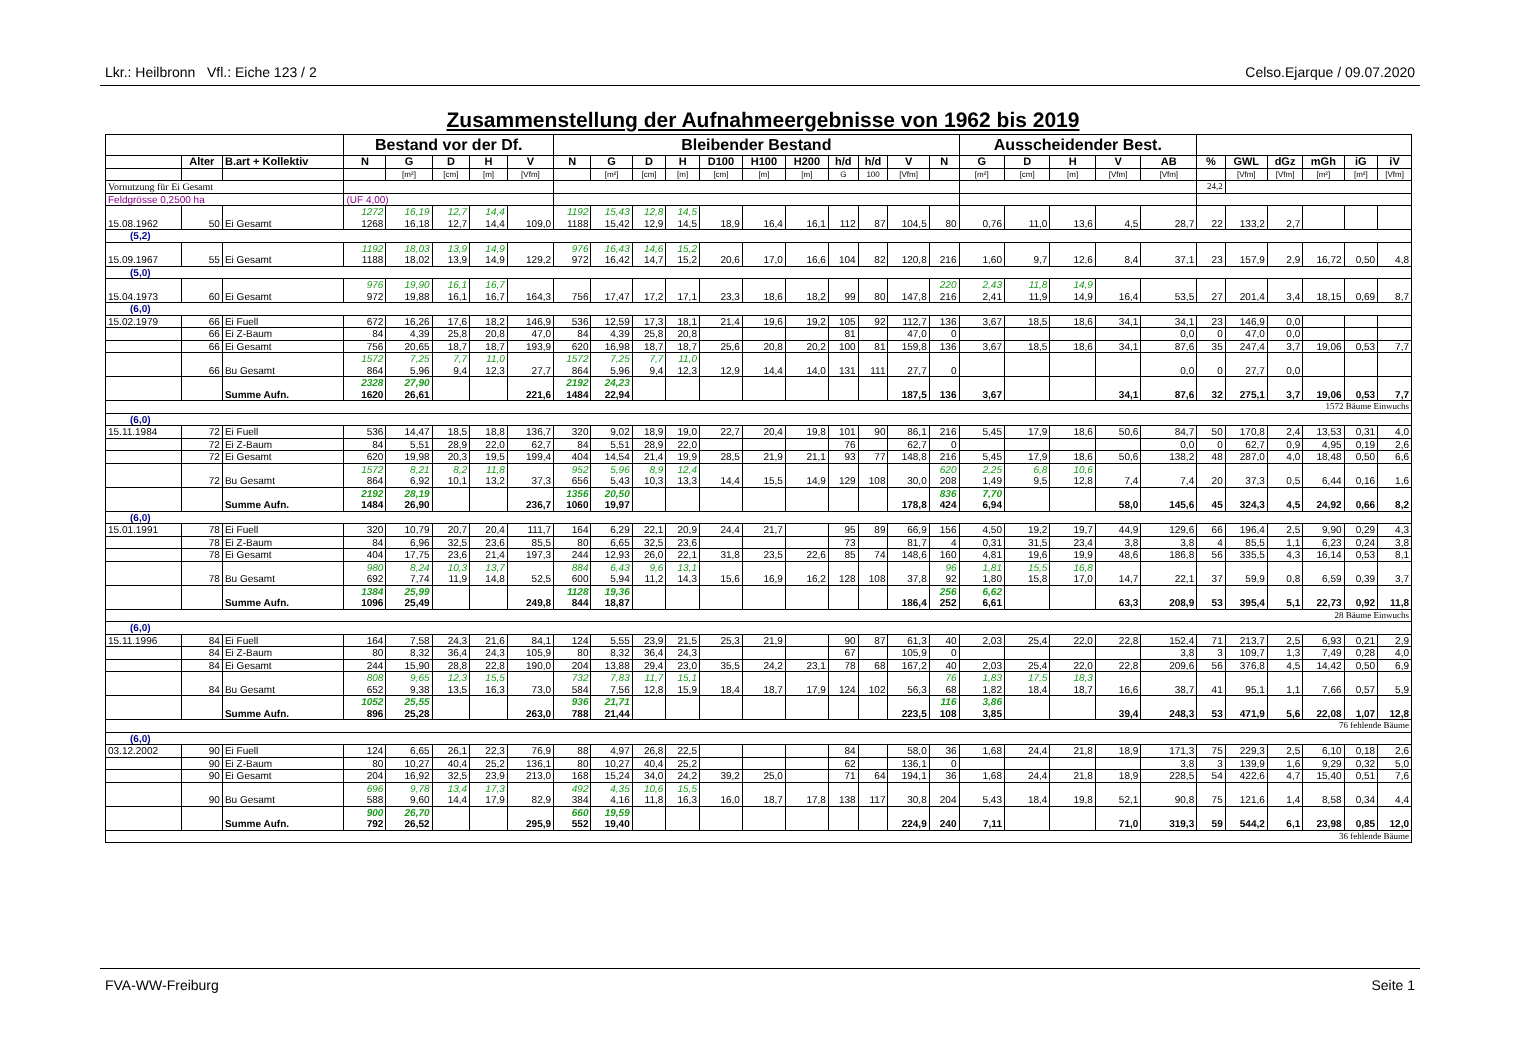Lkr.: Heilbronn Vfl.: Eiche 123 / 2 Celso.Ejarque / 09.07.2020
Zusammenstellung der Aufnahmeergebnisse von 1962 bis 2019
| | | | Bestand vor der Df. | | | | | Bleibender Bestand | | | | | | | | | | | Ausscheidender Best. | | | | | | | | | | |
| --- | --- | --- | --- | --- | --- | --- | --- | --- | --- | --- | --- | --- | --- | --- | --- | --- | --- | --- | --- | --- | --- | --- | --- | --- | --- | --- | --- | --- | --- |
| | Alter | B.art + Kollektiv | N | G | D | H | V | N | G | D | H | D100 | H100 | H200 | h/d | h/d | V | N | G | D | H | V | AB | % | GWL | dGz | mGh | iG | iV |
| | | | | [m²] | [cm] | [m] | [Vfm] | | [m²] | [cm] | [m] | [cm] | [m] | [m] | G | 100 | [Vfm] | | [m²] | [cm] | [m] | [Vfm] | [Vfm] | | [Vfm] | [Vfm] | [m²] | [m²] | [Vfm] |
| Vornutzung für Ei Gesamt | | | | | | | | | | | | | | | | | | | | | | | | 24,2 | | | | | |
| Feldgrösse 0,2500 ha | | | (UF 4,00) | | | | | | | | | | | | | | | | | | | | | | | | | | |
| | | | 1272 | 16,19 | 12,7 | 14,4 | | 1192 | 15,43 | 12,8 | 14,5 | | | | | | | | | | | | | | | | | | |
| 15.08.1962 | 50 | Ei Gesamt | 1268 | 16,18 | 12,7 | 14,4 | 109,0 | 1188 | 15,42 | 12,9 | 14,5 | 18,9 | 16,4 | 16,1 | 112 | 87 | 104,5 | 80 | 0,76 | 11,0 | 13,6 | 4,5 | 28,7 | 22 | 133,2 | 2,7 | | | |
| (5,2) | | | | | | | | | | | | | | | | | | | | | | | | | | | | | |
| | | | 1192 | 18,03 | 13,9 | 14,9 | | 976 | 16,43 | 14,6 | 15,2 | | | | | | | | | | | | | | | | | | |
| 15.09.1967 | 55 | Ei Gesamt | 1188 | 18,02 | 13,9 | 14,9 | 129,2 | 972 | 16,42 | 14,7 | 15,2 | 20,6 | 17,0 | 16,6 | 104 | 82 | 120,8 | 216 | 1,60 | 9,7 | 12,6 | 8,4 | 37,1 | 23 | 157,9 | 2,9 | 16,72 | 0,50 | 4,8 |
| (5,0) | | | | | | | | | | | | | | | | | | | | | | | | | | | | | |
| | | | 976 | 19,90 | 16,1 | 16,7 | | | | | | | | | | | | 220 | 2,43 | 11,8 | 14,9 | | | | | | | | |
| 15.04.1973 | 60 | Ei Gesamt | 972 | 19,88 | 16,1 | 16,7 | 164,3 | 756 | 17,47 | 17,2 | 17,1 | 23,3 | 18,6 | 18,2 | 99 | 80 | 147,8 | 216 | 2,41 | 11,9 | 14,9 | 16,4 | 53,5 | 27 | 201,4 | 3,4 | 18,15 | 0,69 | 8,7 |
| (6,0) | | | | | | | | | | | | | | | | | | | | | | | | | | | | | |
| 15.02.1979 | 66 | Ei Fuell | 672 | 16,26 | 17,6 | 18,2 | 146,9 | 536 | 12,59 | 17,3 | 18,1 | 21,4 | 19,6 | 19,2 | 105 | 92 | 112,7 | 136 | 3,67 | 18,5 | 18,6 | 34,1 | 34,1 | 23 | 146,9 | 0,0 | | | |
| | 66 | Ei Z-Baum | 84 | 4,39 | 25,8 | 20,8 | 47,0 | 84 | 4,39 | 25,8 | 20,8 | | | | 81 | | 47,0 | 0 | | | | | 0,0 | 0 | 47,0 | 0,0 | | | |
| | 66 | Ei Gesamt | 756 | 20,65 | 18,7 | 18,7 | 193,9 | 620 | 16,98 | 18,7 | 18,7 | 25,6 | 20,8 | 20,2 | 100 | 81 | 159,8 | 136 | 3,67 | 18,5 | 18,6 | 34,1 | 87,6 | 35 | 247,4 | 3,7 | 19,06 | 0,53 | 7,7 |
| | | | 1572 | 7,25 | 7,7 | 11,0 | | 1572 | 7,25 | 7,7 | 11,0 | | | | | | | | | | | | | | | | | | |
| | 66 | Bu Gesamt | 864 | 5,96 | 9,4 | 12,3 | 27,7 | 864 | 5,96 | 9,4 | 12,3 | 12,9 | 14,4 | 14,0 | 131 | 111 | 27,7 | 0 | | | | | 0,0 | 0 | 27,7 | 0,0 | | | |
| | | | 2328 | 27,90 | | | | 2192 | 24,23 | | | | | | | | | | | | | | | | | | | | |
| | | Summe Aufn. | 1620 | 26,61 | | | 221,6 | 1484 | 22,94 | | | | | | | | 187,5 | 136 | 3,67 | | | 34,1 | 87,6 | 32 | 275,1 | 3,7 | 19,06 | 0,53 | 7,7 |
| 1572 Bäume Einwuchs | | | | | | | | | | | | | | | | | | | | | | | | | | | | | |
| (6,0) | | | | | | | | | | | | | | | | | | | | | | | | | | | | | |
| 15.11.1984 | 72 | Ei Fuell | 536 | 14,47 | 18,5 | 18,8 | 136,7 | 320 | 9,02 | 18,9 | 19,0 | 22,7 | 20,4 | 19,8 | 101 | 90 | 86,1 | 216 | 5,45 | 17,9 | 18,6 | 50,6 | 84,7 | 50 | 170,8 | 2,4 | 13,53 | 0,31 | 4,0 |
| | 72 | Ei Z-Baum | 84 | 5,51 | 28,9 | 22,0 | 62,7 | 84 | 5,51 | 28,9 | 22,0 | | | | 76 | | 62,7 | 0 | | | | | 0,0 | 0 | 62,7 | 0,9 | 4,95 | 0,19 | 2,6 |
| | 72 | Ei Gesamt | 620 | 19,98 | 20,3 | 19,5 | 199,4 | 404 | 14,54 | 21,4 | 19,9 | 28,5 | 21,9 | 21,1 | 93 | 77 | 148,8 | 216 | 5,45 | 17,9 | 18,6 | 50,6 | 138,2 | 48 | 287,0 | 4,0 | 18,48 | 0,50 | 6,6 |
| | | | 1572 | 8,21 | 8,2 | 11,8 | | 952 | 5,96 | 8,9 | 12,4 | | | | | | | 620 | 2,25 | 6,8 | 10,6 | | | | | | | | |
| | 72 | Bu Gesamt | 864 | 6,92 | 10,1 | 13,2 | 37,3 | 656 | 5,43 | 10,3 | 13,3 | 14,4 | 15,5 | 14,9 | 129 | 108 | 30,0 | 208 | 1,49 | 9,5 | 12,8 | 7,4 | 7,4 | 20 | 37,3 | 0,5 | 6,44 | 0,16 | 1,6 |
| | | | 2192 | 28,19 | | | | 1356 | 20,50 | | | | | | | | | 836 | 7,70 | | | | | | | | | | |
| | | Summe Aufn. | 1484 | 26,90 | | | 236,7 | 1060 | 19,97 | | | | | | | | 178,8 | 424 | 6,94 | | | 58,0 | 145,6 | 45 | 324,3 | 4,5 | 24,92 | 0,66 | 8,2 |
| (6,0) | | | | | | | | | | | | | | | | | | | | | | | | | | | | | |
| 15.01.1991 | 78 | Ei Fuell | 320 | 10,79 | 20,7 | 20,4 | 111,7 | 164 | 6,29 | 22,1 | 20,9 | 24,4 | 21,7 | | 95 | 89 | 66,9 | 156 | 4,50 | 19,2 | 19,7 | 44,9 | 129,6 | 66 | 196,4 | 2,5 | 9,90 | 0,29 | 4,3 |
| | 78 | Ei Z-Baum | 84 | 6,96 | 32,5 | 23,6 | 85,5 | 80 | 6,65 | 32,5 | 23,6 | | | | 73 | | 81,7 | 4 | 0,31 | 31,5 | 23,4 | 3,8 | 3,8 | 4 | 85,5 | 1,1 | 6,23 | 0,24 | 3,8 |
| | 78 | Ei Gesamt | 404 | 17,75 | 23,6 | 21,4 | 197,3 | 244 | 12,93 | 26,0 | 22,1 | 31,8 | 23,5 | 22,6 | 85 | 74 | 148,6 | 160 | 4,81 | 19,6 | 19,9 | 48,6 | 186,8 | 56 | 335,5 | 4,3 | 16,14 | 0,53 | 8,1 |
| | | | 980 | 8,24 | 10,3 | 13,7 | | 884 | 6,43 | 9,6 | 13,1 | | | | | | | 96 | 1,81 | 15,5 | 16,8 | | | | | | | | |
| | 78 | Bu Gesamt | 692 | 7,74 | 11,9 | 14,8 | 52,5 | 600 | 5,94 | 11,2 | 14,3 | 15,6 | 16,9 | 16,2 | 128 | 108 | 37,8 | 92 | 1,80 | 15,8 | 17,0 | 14,7 | 22,1 | 37 | 59,9 | 0,8 | 6,59 | 0,39 | 3,7 |
| | | | 1384 | 25,99 | | | | 1128 | 19,36 | | | | | | | | | 256 | 6,62 | | | | | | | | | | |
| | | Summe Aufn. | 1096 | 25,49 | | | 249,8 | 844 | 18,87 | | | | | | | | 186,4 | 252 | 6,61 | | | 63,3 | 208,9 | 53 | 395,4 | 5,1 | 22,73 | 0,92 | 11,8 |
| 28 Bäume Einwuchs | | | | | | | | | | | | | | | | | | | | | | | | | | | | | |
| (6,0) | | | | | | | | | | | | | | | | | | | | | | | | | | | | | |
| 15.11.1996 | 84 | Ei Fuell | 164 | 7,58 | 24,3 | 21,6 | 84,1 | 124 | 5,55 | 23,9 | 21,5 | 25,3 | 21,9 | | 90 | 87 | 61,3 | 40 | 2,03 | 25,4 | 22,0 | 22,8 | 152,4 | 71 | 213,7 | 2,5 | 6,93 | 0,21 | 2,9 |
| | 84 | Ei Z-Baum | 80 | 8,32 | 36,4 | 24,3 | 105,9 | 80 | 8,32 | 36,4 | 24,3 | | | | 67 | | 105,9 | 0 | | | | | 3,8 | 3 | 109,7 | 1,3 | 7,49 | 0,28 | 4,0 |
| | 84 | Ei Gesamt | 244 | 15,90 | 28,8 | 22,8 | 190,0 | 204 | 13,88 | 29,4 | 23,0 | 35,5 | 24,2 | 23,1 | 78 | 68 | 167,2 | 40 | 2,03 | 25,4 | 22,0 | 22,8 | 209,6 | 56 | 376,8 | 4,5 | 14,42 | 0,50 | 6,9 |
| | | | 808 | 9,65 | 12,3 | 15,5 | | 732 | 7,83 | 11,7 | 15,1 | | | | | | | 76 | 1,83 | 17,5 | 18,3 | | | | | | | | |
| | 84 | Bu Gesamt | 652 | 9,38 | 13,5 | 16,3 | 73,0 | 584 | 7,56 | 12,8 | 15,9 | 18,4 | 18,7 | 17,9 | 124 | 102 | 56,3 | 68 | 1,82 | 18,4 | 18,7 | 16,6 | 38,7 | 41 | 95,1 | 1,1 | 7,66 | 0,57 | 5,9 |
| | | | 1052 | 25,55 | | | | 936 | 21,71 | | | | | | | | | 116 | 3,86 | | | | | | | | | | |
| | | Summe Aufn. | 896 | 25,28 | | | 263,0 | 788 | 21,44 | | | | | | | | 223,5 | 108 | 3,85 | | | 39,4 | 248,3 | 53 | 471,9 | 5,6 | 22,08 | 1,07 | 12,8 |
| 76 fehlende Bäume | | | | | | | | | | | | | | | | | | | | | | | | | | | | | |
| (6,0) | | | | | | | | | | | | | | | | | | | | | | | | | | | | | |
| 03.12.2002 | 90 | Ei Fuell | 124 | 6,65 | 26,1 | 22,3 | 76,9 | 88 | 4,97 | 26,8 | 22,5 | | | | 84 | | 58,0 | 36 | 1,68 | 24,4 | 21,8 | 18,9 | 171,3 | 75 | 229,3 | 2,5 | 6,10 | 0,18 | 2,6 |
| | 90 | Ei Z-Baum | 80 | 10,27 | 40,4 | 25,2 | 136,1 | 80 | 10,27 | 40,4 | 25,2 | | | | 62 | | 136,1 | 0 | | | | | 3,8 | 3 | 139,9 | 1,6 | 9,29 | 0,32 | 5,0 |
| | 90 | Ei Gesamt | 204 | 16,92 | 32,5 | 23,9 | 213,0 | 168 | 15,24 | 34,0 | 24,2 | 39,2 | 25,0 | | 71 | 64 | 194,1 | 36 | 1,68 | 24,4 | 21,8 | 18,9 | 228,5 | 54 | 422,6 | 4,7 | 15,40 | 0,51 | 7,6 |
| | | | 696 | 9,78 | 13,4 | 17,3 | | 492 | 4,35 | 10,6 | 15,5 | | | | | | | | | | | | | | | | | | |
| | 90 | Bu Gesamt | 588 | 9,60 | 14,4 | 17,9 | 82,9 | 384 | 4,16 | 11,8 | 16,3 | 16,0 | 18,7 | 17,8 | 138 | 117 | 30,8 | 204 | 5,43 | 18,4 | 19,8 | 52,1 | 90,8 | 75 | 121,6 | 1,4 | 8,58 | 0,34 | 4,4 |
| | | | 900 | 26,70 | | | | 660 | 19,59 | | | | | | | | | | | | | | | | | | | | |
| | | Summe Aufn. | 792 | 26,52 | | | 295,9 | 552 | 19,40 | | | | | | | | 224,9 | 240 | 7,11 | | | 71,0 | 319,3 | 59 | 544,2 | 6,1 | 23,98 | 0,85 | 12,0 |
| 36 fehlende Bäume | | | | | | | | | | | | | | | | | | | | | | | | | | | | | |
FVA-WW-Freiburg Seite 1